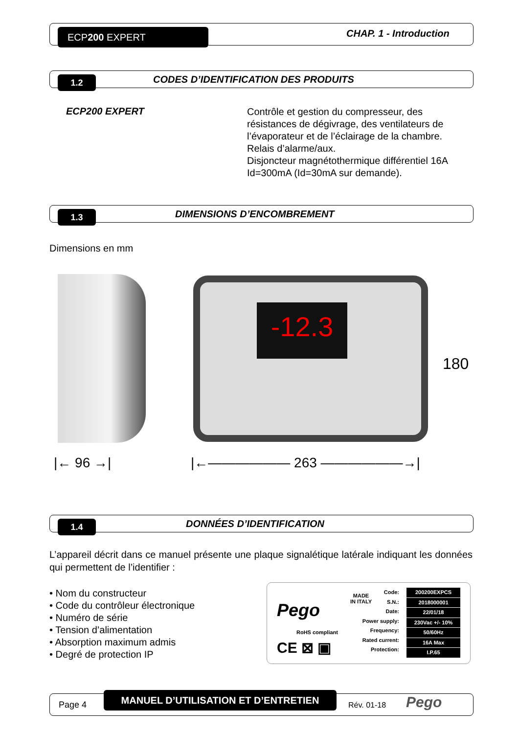ECP200 EXPERT CHAP. 1 - Introduction
1.2
CODES D’IDENTIFICATION DES PRODUITS
ECP200 EXPERT
Contrôle et gestion du compresseur, des résistances de dégivrage, des ventilateurs de l’évaporateur et de l’éclairage de la chambre.
Relais d’alarme/aux.
Disjoncteur magnétothermique différentiel 16A Id=300mA (Id=30mA sur demande).
1.3 DIMENSIONS D’ENCOMBREMENT
Dimensions en mm
-12.3
|← 96 →| |←—————— 263 ——————→|
180
1.4 DONNÉES D’IDENTIFICATION
L’appareil décrit dans ce manuel présente une plaque signalétique latérale indiquant les données qui permettent de l’identifier :
• Nom du constructeur
• Code du contrôleur électronique
• Numéro de série
• Tension d’alimentation
• Absorption maximum admis
• Degré de protection IP
Pego
MADE
IN ITALY
RoHS compliant
CE ⊠ ▣
Code:
S.N.:
Date:
Power supply:
Frequency:
Rated current:
Protection:
200200EXPCS
2018000001
22/01/18
230Vac +/- 10%
50/60Hz
16A Max
I.P.65
Page 4
MANUEL D’UTILISATION ET D’ENTRETIEN
Rév. 01-18 Pego